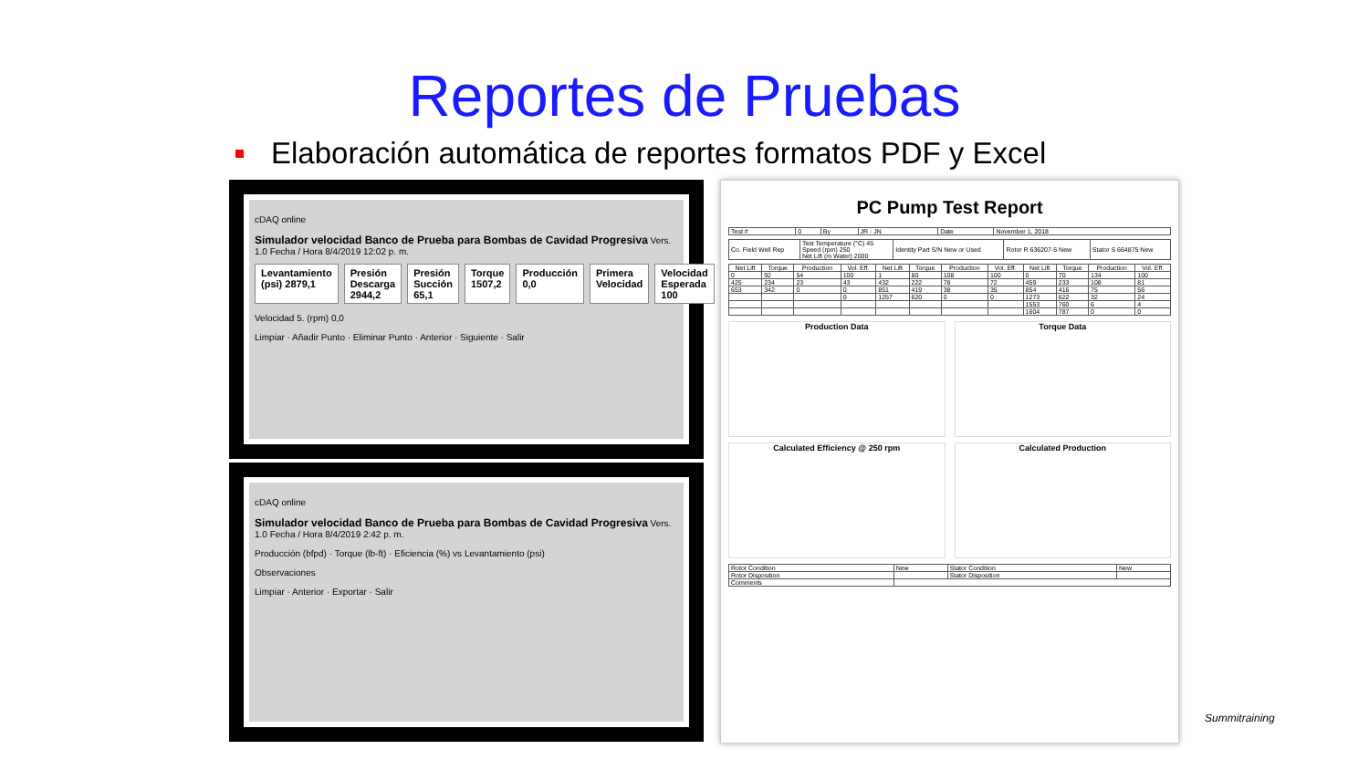Reportes de Pruebas
Elaboración automática de reportes formatos PDF y Excel
cDAQ online
Simulador velocidad Banco de Prueba para Bombas de Cavidad Progresiva Vers. 1.0 Fecha / Hora 8/4/2019 12:02 p. m.
Levantamiento (psi) 2879,1 Presión Descarga 2944,2 Presión Succión 65,1 Torque 1507,2 Producción 0,0 Primera Velocidad Velocidad Esperada 100
Velocidad 5. (rpm) 0,0
Limpiar · Añadir Punto · Eliminar Punto · Anterior · Siguiente · Salir
cDAQ online
Simulador velocidad Banco de Prueba para Bombas de Cavidad Progresiva Vers. 1.0 Fecha / Hora 8/4/2019 2:42 p. m.
Producción (bfpd) · Torque (lb-ft) · Eficiencia (%) vs Levantamiento (psi)
Observaciones
Limpiar · Anterior · Exportar · Salir
PC Pump Test Report
| Test # | 0 | By | JR - JN | Date | November 1, 2018 |
| Co. Field Well Rep | Test Temperature (°C) 45 Speed (rpm) 250 Net Lift (m Water) 2000 | Identity Part S/N New or Used | Rotor R 636207-5 New | Stator S 664875 New |
| Net Lift | Torque | Production | Vol. Eff. | Net Lift | Torque | Production | Vol. Eff. | Net Lift | Torque | Production | Vol. Eff. |
| --- | --- | --- | --- | --- | --- | --- | --- | --- | --- | --- | --- |
| 0 | 92 | 54 | 100 | 1 | 80 | 108 | 100 | 0 | 70 | 134 | 100 |
| 425 | 234 | 23 | 43 | 432 | 222 | 78 | 72 | 459 | 233 | 108 | 81 |
| 653 | 342 | 0 | 0 | 851 | 419 | 38 | 35 | 854 | 416 | 75 | 56 |
| | | | 0 | 1257 | 620 | 0 | 0 | 1273 | 622 | 32 | 24 |
| | | | | | | | | 1553 | 760 | 6 | 4 |
| | | | | | | | | 1604 | 787 | 0 | 0 |
Production Data Torque Data
Calculated Efficiency @ 250 rpm
Calculated Production
| Rotor Condition | New | Stator Condition | New |
| Rotor Disposition | | Stator Disposition | |
| Comments | | | |
Summitraining